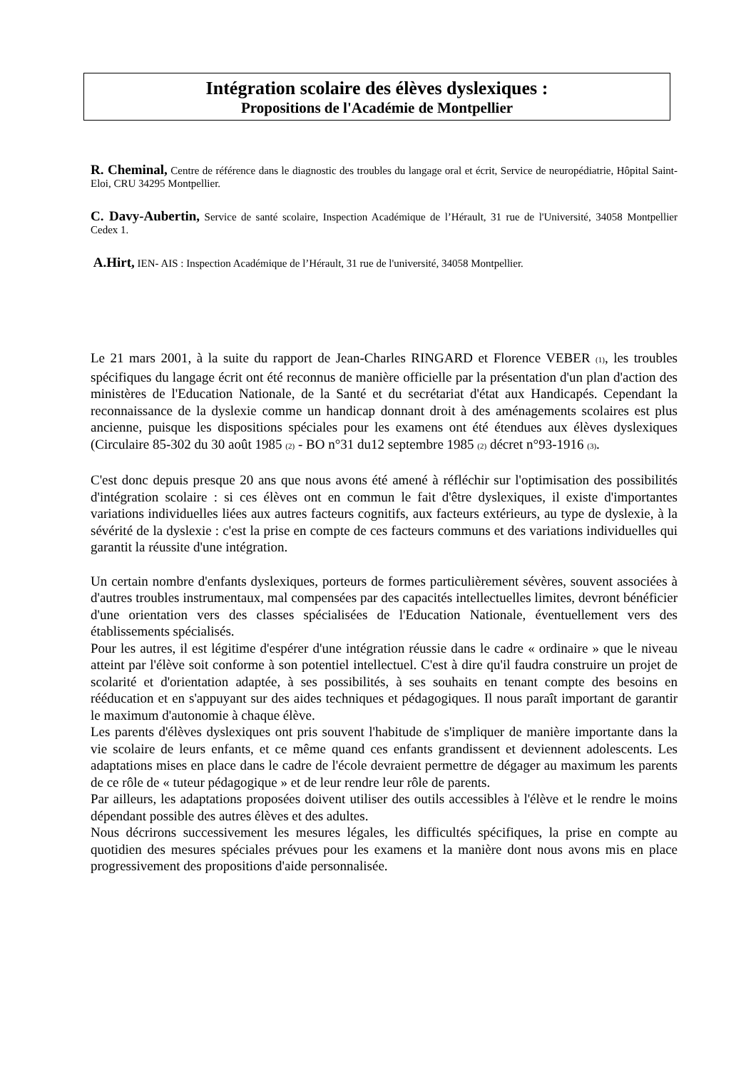Intégration scolaire des élèves dyslexiques :
Propositions de l'Académie de Montpellier
R. Cheminal, Centre de référence dans le diagnostic des troubles du langage oral et écrit, Service de neuropédiatrie, Hôpital Saint-Eloi, CRU 34295 Montpellier.
C. Davy-Aubertin, Service de santé scolaire, Inspection Académique de l’Hérault, 31 rue de l'Université, 34058 Montpellier Cedex 1.
A.Hirt, IEN- AIS : Inspection Académique de l’Hérault, 31 rue de l'université, 34058 Montpellier.
Le 21 mars 2001, à la suite du rapport de Jean-Charles RINGARD et Florence VEBER (1), les troubles spécifiques du langage écrit ont été reconnus de manière officielle par la présentation d'un plan d'action des ministères de l'Education Nationale, de la Santé et du secrétariat d'état aux Handicapés. Cependant la reconnaissance de la dyslexie comme un handicap donnant droit à des aménagements scolaires est plus ancienne, puisque les dispositions spéciales pour les examens ont été étendues aux élèves dyslexiques (Circulaire 85-302 du 30 août 1985 (2) - BO n°31 du12 septembre 1985 (2) décret n°93-1916 (3).
C'est donc depuis presque 20 ans que nous avons été amené à réfléchir sur l'optimisation des possibilités d'intégration scolaire : si ces élèves ont en commun le fait d'être dyslexiques, il existe d'importantes variations individuelles liées aux autres facteurs cognitifs, aux facteurs extérieurs, au type de dyslexie, à la sévérité de la dyslexie : c'est la prise en compte de ces facteurs communs et des variations individuelles qui garantit la réussite d'une intégration.
Un certain nombre d'enfants dyslexiques, porteurs de formes particulièrement sévères, souvent associées à d'autres troubles instrumentaux, mal compensées par des capacités intellectuelles limites, devront bénéficier d'une orientation vers des classes spécialisées de l'Education Nationale, éventuellement vers des établissements spécialisés.
Pour les autres, il est légitime d'espérer d'une intégration réussie dans le cadre « ordinaire » que le niveau atteint par l'élève soit conforme à son potentiel intellectuel. C'est à dire qu'il faudra construire un projet de scolarité et d'orientation adaptée, à ses possibilités, à ses souhaits en tenant compte des besoins en rééducation et en s'appuyant sur des aides techniques et pédagogiques. Il nous paraît important de garantir le maximum d'autonomie à chaque élève.
Les parents d'élèves dyslexiques ont pris souvent l'habitude de s'impliquer de manière importante dans la vie scolaire de leurs enfants, et ce même quand ces enfants grandissent et deviennent adolescents. Les adaptations mises en place dans le cadre de l'école devraient permettre de dégager au maximum les parents de ce rôle de « tuteur pédagogique » et de leur rendre leur rôle de parents.
Par ailleurs, les adaptations proposées doivent utiliser des outils accessibles à l'élève et le rendre le moins dépendant possible des autres élèves et des adultes.
Nous décrirons successivement les mesures légales, les difficultés spécifiques, la prise en compte au quotidien des mesures spéciales prévues pour les examens et la manière dont nous avons mis en place progressivement des propositions d'aide personnalisée.